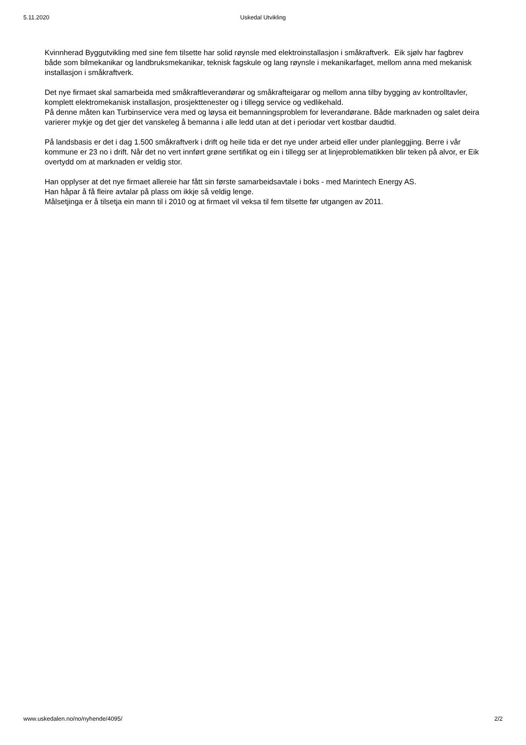5.11.2020 Uskedal Utvikling
Kvinnherad Byggutvikling med sine fem tilsette har solid røynsle med elektroinstallasjon i småkraftverk. Eik sjølv har fagbrev både som bilmekanikar og landbruksmekanikar, teknisk fagskule og lang røynsle i mekanikarfaget, mellom anna med mekanisk installasjon i småkraftverk.
Det nye firmaet skal samarbeida med småkraftleverandørar og småkrafteigarar og mellom anna tilby bygging av kontrolltavler, komplett elektromekanisk installasjon, prosjekttenester og i tillegg service og vedlikehald.
På denne måten kan Turbinservice vera med og løysa eit bemanningsproblem for leverandørane. Både marknaden og salet deira varierer mykje og det gjer det vanskeleg å bemanna i alle ledd utan at det i periodar vert kostbar daudtid.
På landsbasis er det i dag 1.500 småkraftverk i drift og heile tida er det nye under arbeid eller under planleggjing. Berre i vår kommune er 23 no i drift. Når det no vert innført grøne sertifikat og ein i tillegg ser at linjeproblematikken blir teken på alvor, er Eik overtydd om at marknaden er veldig stor.
Han opplyser at det nye firmaet allereie har fått sin første samarbeidsavtale i boks - med Marintech Energy AS.
Han håpar å få fleire avtalar på plass om ikkje så veldig lenge.
Målsetjinga er å tilsetja ein mann til i 2010 og at firmaet vil veksa til fem tilsette før utgangen av 2011.
www.uskedalen.no/no/nyhende/4095/ 2/2